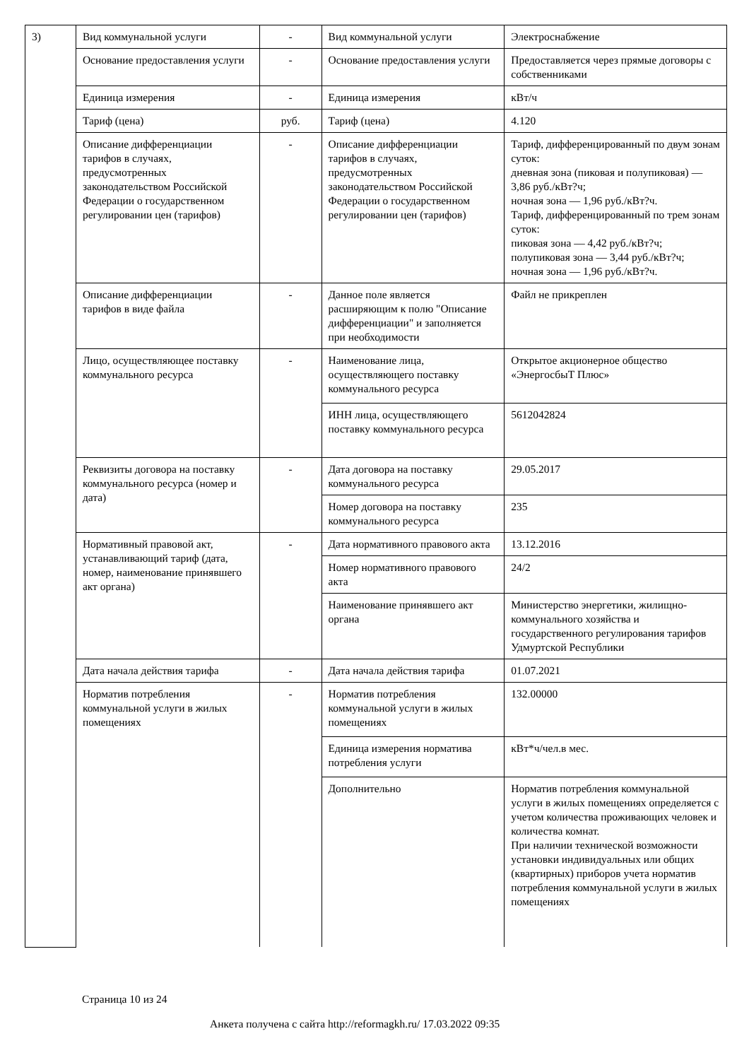| 3) | Вид коммунальной услуги | - | Вид коммунальной услуги | Электроснабжение |
| | Основание предоставления услуги | - | Основание предоставления услуги | Предоставляется через прямые договоры с собственниками |
| | Единица измерения | - | Единица измерения | кВт/ч |
| | Тариф (цена) | руб. | Тариф (цена) | 4.120 |
| | Описание дифференциации тарифов в случаях, предусмотренных законодательством Российской Федерации о государственном регулировании цен (тарифов) | - | Описание дифференциации тарифов в случаях, предусмотренных законодательством Российской Федерации о государственном регулировании цен (тарифов) | Тариф, дифференцированный по двум зонам суток: дневная зона (пиковая и полупиковая) — 3,86 руб./кВт?ч; ночная зона — 1,96 руб./кВт?ч. Тариф, дифференцированный по трем зонам суток: пиковая зона — 4,42 руб./кВт?ч; полупиковая зона — 3,44 руб./кВт?ч; ночная зона — 1,96 руб./кВт?ч. |
| | Описание дифференциации тарифов в виде файла | - | Данное поле является расширяющим к полю "Описание дифференциации" и заполняется при необходимости | Файл не прикреплен |
| | Лицо, осуществляющее поставку коммунального ресурса | - | Наименование лица, осуществляющего поставку коммунального ресурса | Открытое акционерное общество «ЭнергосбыТ Плюс» |
| | | | ИНН лица, осуществляющего поставку коммунального ресурса | 5612042824 |
| | Реквизиты договора на поставку коммунального ресурса (номер и дата) | - | Дата договора на поставку коммунального ресурса | 29.05.2017 |
| | | | Номер договора на поставку коммунального ресурса | 235 |
| | Нормативный правовой акт, устанавливающий тариф (дата, номер, наименование принявшего акт органа) | - | Дата нормативного правового акта | 13.12.2016 |
| | | | Номер нормативного правового акта | 24/2 |
| | | | Наименование принявшего акт органа | Министерство энергетики, жилищно-коммунального хозяйства и государственного регулирования тарифов Удмуртской Республики |
| | Дата начала действия тарифа | - | Дата начала действия тарифа | 01.07.2021 |
| | Норматив потребления коммунальной услуги в жилых помещениях | - | Норматив потребления коммунальной услуги в жилых помещениях | 132.00000 |
| | | | Единица измерения норматива потребления услуги | кВт*ч/чел.в мес. |
| | | | Дополнительно | Норматив потребления коммунальной услуги в жилых помещениях определяется с учетом количества проживающих человек и количества комнат. При наличии технической возможности установки индивидуальных или общих (квартирных) приборов учета норматив потребления коммунальной услуги в жилых помещениях |
Страница 10 из 24
Анкета получена с сайта http://reformagkh.ru/ 17.03.2022 09:35